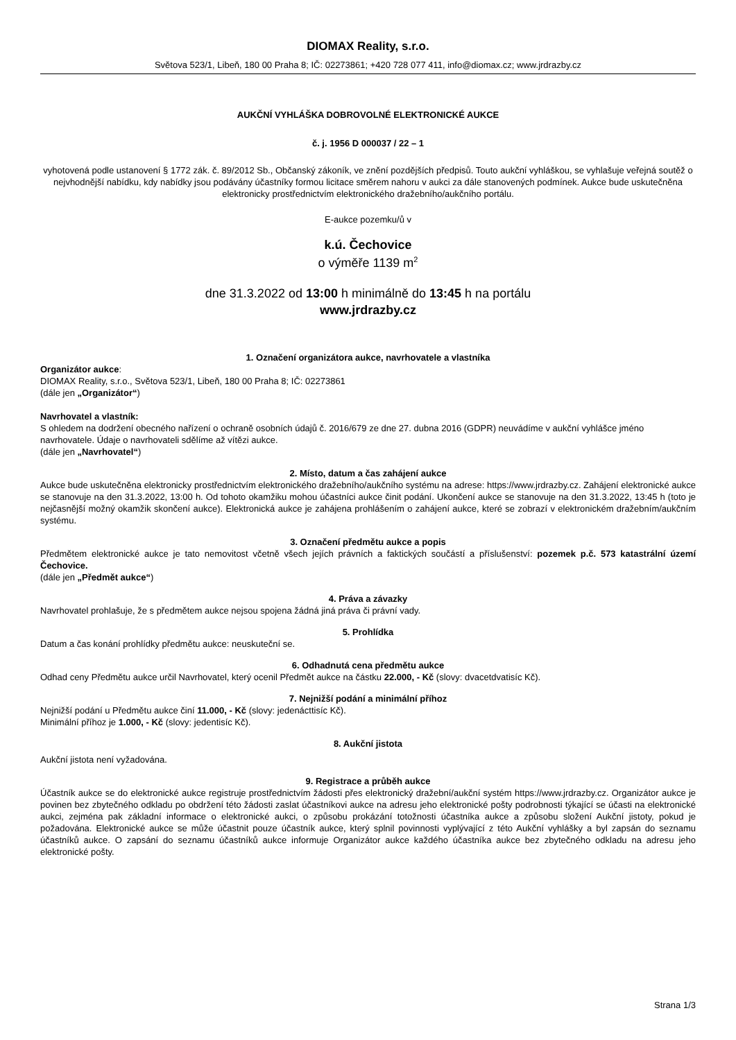DIOMAX Reality, s.r.o.
Světova 523/1, Libeň, 180 00 Praha 8; IČ: 02273861; +420 728 077 411, info@diomax.cz; www.jrdrazby.cz
AUKČNÍ VYHLÁŠKA DOBROVOLNÉ ELEKTRONICKÉ AUKCE
č. j. 1956 D 000037 / 22 – 1
vyhotovená podle ustanovení § 1772 zák. č. 89/2012 Sb., Občanský zákoník, ve znění pozdějších předpisů. Touto aukční vyhláškou, se vyhlašuje veřejná soutěž o nejvhodnější nabídku, kdy nabídky jsou podávány účastníky formou licitace směrem nahoru v aukci za dále stanovených podmínek. Aukce bude uskutečněna elektronicky prostřednictvím elektronického dražebního/aukčního portálu.
E-aukce pozemku/ů v
k.ú. Čechovice
o výměře 1139 m<sup>2</sup>
dne 31.3.2022 od 13:00 h minimálně do 13:45 h na portálu
www.jrdrazby.cz
1. Označení organizátora aukce, navrhovatele a vlastníka
Organizátor aukce:
DIOMAX Reality, s.r.o., Světova 523/1, Libeň, 180 00 Praha 8; IČ: 02273861
(dále jen „Organizátor“)
Navrhovatel a vlastník:
S ohledem na dodržení obecného nařízení o ochraně osobních údajů č. 2016/679 ze dne 27. dubna 2016 (GDPR) neuvádíme v aukční vyhlášce jméno navrhovatele. Údaje o navrhovateli sdělíme až vítězi aukce.
(dále jen „Navrhovatel“)
2. Místo, datum a čas zahájení aukce
Aukce bude uskutečněna elektronicky prostřednictvím elektronického dražebního/aukčního systému na adrese: https://www.jrdrazby.cz. Zahájení elektronické aukce se stanovuje na den 31.3.2022, 13:00 h. Od tohoto okamžiku mohou účastníci aukce činit podání. Ukončení aukce se stanovuje na den 31.3.2022, 13:45 h (toto je nejčasnější možný okamžik skončení aukce). Elektronická aukce je zahájena prohlášením o zahájení aukce, které se zobrazí v elektronickém dražebním/aukčním systému.
3. Označení předmětu aukce a popis
Předmětem elektronické aukce je tato nemovitost včetně všech jejích právních a faktických součástí a příslušenství: pozemek p.č. 573 katastrální území Čechovice.
(dále jen „Předmět aukce“)
4. Práva a závazky
Navrhovatel prohlašuje, že s předmětem aukce nejsou spojena žádná jiná práva či právní vady.
5. Prohlídka
Datum a čas konání prohlídky předmětu aukce: neuskuteční se.
6. Odhadnutá cena předmětu aukce
Odhad ceny Předmětu aukce určil Navrhovatel, který ocenil Předmět aukce na částku 22.000, - Kč (slovy: dvacetdvatisíc Kč).
7. Nejnižší podání a minimální příhoz
Nejnižší podání u Předmětu aukce činí 11.000, - Kč (slovy: jedenácttisíc Kč).
Minimální příhoz je 1.000, - Kč (slovy: jedentisíc Kč).
8. Aukční jistota
Aukční jistota není vyžadována.
9. Registrace a průběh aukce
Účastník aukce se do elektronické aukce registruje prostřednictvím žádosti přes elektronický dražební/aukční systém https://www.jrdrazby.cz. Organizátor aukce je povinen bez zbytečného odkladu po obdržení této žádosti zaslat účastníkovi aukce na adresu jeho elektronické pošty podrobnosti týkající se účasti na elektronické aukci, zejména pak základní informace o elektronické aukci, o způsobu prokázání totožnosti účastníka aukce a způsobu složení Aukční jistoty, pokud je požadována. Elektronické aukce se může účastnit pouze účastník aukce, který splnil povinnosti vyplývající z této Aukční vyhlášky a byl zapsán do seznamu účastníků aukce. O zapsání do seznamu účastníků aukce informuje Organizátor aukce každého účastníka aukce bez zbytečného odkladu na adresu jeho elektronické pošty.
Strana 1/3